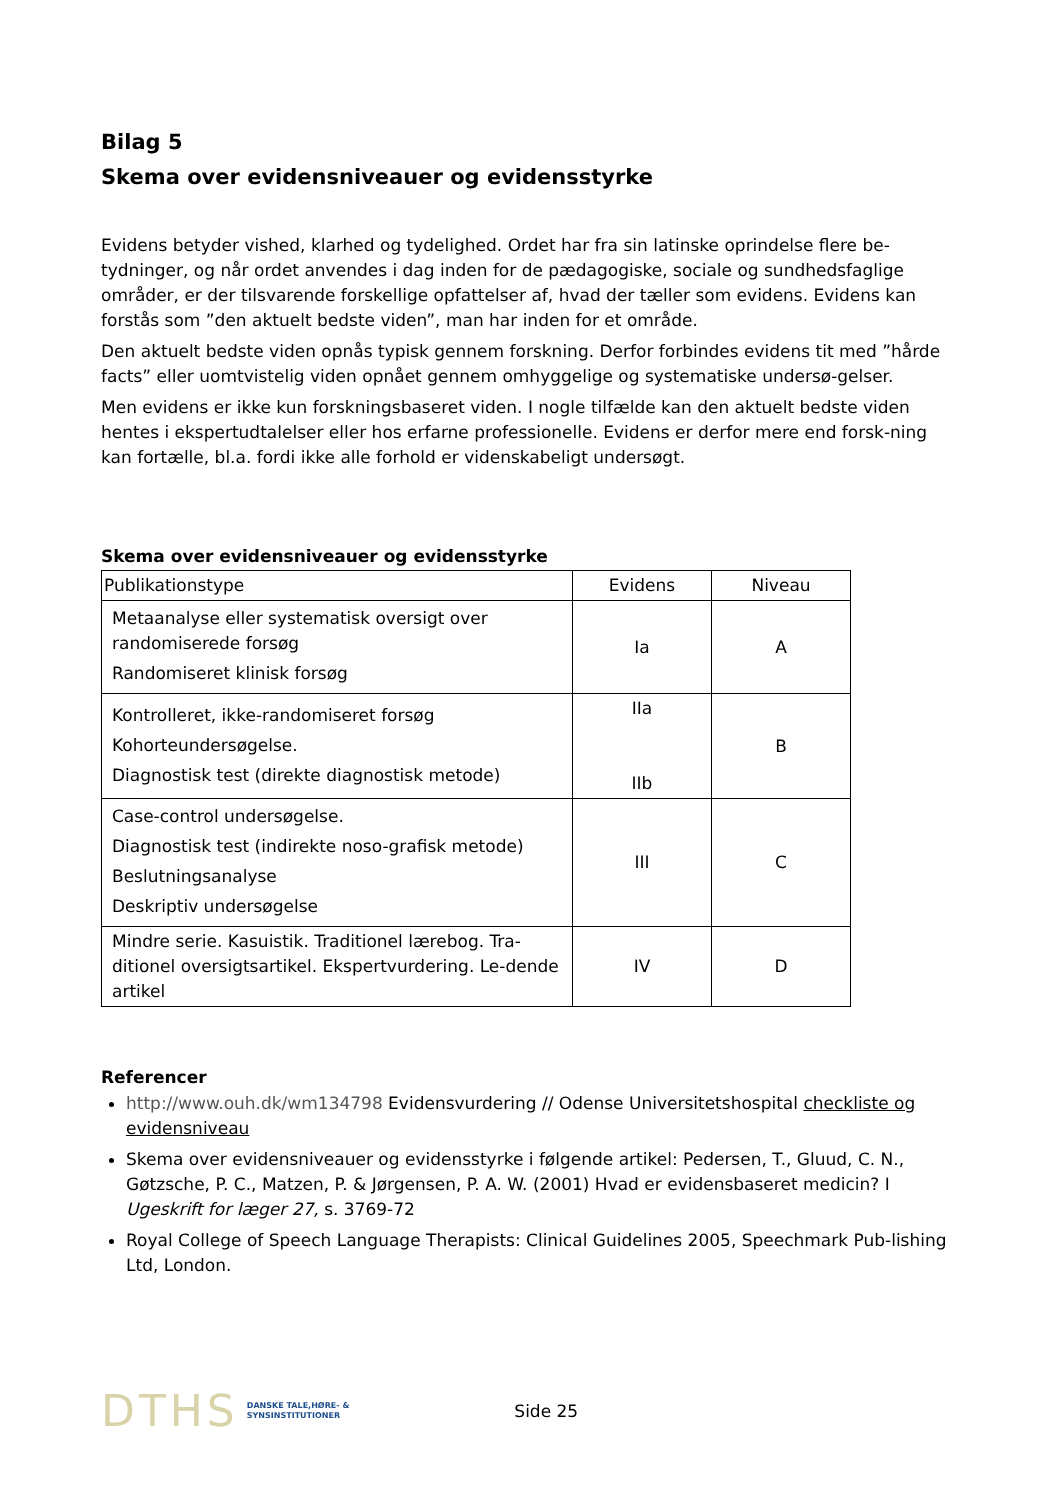Bilag 5
Skema over evidensniveauer og evidensstyrke
Evidens betyder vished, klarhed og tydelighed. Ordet har fra sin latinske oprindelse flere be-tydninger, og når ordet anvendes i dag inden for de pædagogiske, sociale og sundhedsfaglige områder, er der tilsvarende forskellige opfattelser af, hvad der tæller som evidens. Evidens kan forstås som ”den aktuelt bedste viden”, man har inden for et område.
Den aktuelt bedste viden opnås typisk gennem forskning. Derfor forbindes evidens tit med ”hårde facts” eller uomtvistelig viden opnået gennem omhyggelige og systematiske undersø-gelser.
Men evidens er ikke kun forskningsbaseret viden. I nogle tilfælde kan den aktuelt bedste viden hentes i ekspertudtalelser eller hos erfarne professionelle. Evidens er derfor mere end forsk-ning kan fortælle, bl.a. fordi ikke alle forhold er videnskabeligt undersøgt.
Skema over evidensniveauer og evidensstyrke
| Publikationstype | Evidens | Niveau |
| --- | --- | --- |
| Metaanalyse eller systematisk oversigt over randomiserede forsøg Randomiseret klinisk forsøg | Ia | A |
| Kontrolleret, ikke-randomiseret forsøg Kohorteundersøgelse. Diagnostisk test (direkte diagnostisk metode) | IIa IIb | B |
| Case-control undersøgelse. Diagnostisk test (indirekte noso-grafisk metode) Beslutningsanalyse Deskriptiv undersøgelse | III | C |
| Mindre serie. Kasuistik. Traditionel lærebog. Tra-ditionel oversigtsartikel. Ekspertvurdering. Le-dende artikel | IV | D |
Referencer
http://www.ouh.dk/wm134798 Evidensvurdering // Odense Universitetshospital checkliste og evidensniveau
Skema over evidensniveauer og evidensstyrke i følgende artikel: Pedersen, T., Gluud, C. N., Gøtzsche, P. C., Matzen, P. & Jørgensen, P. A. W. (2001) Hvad er evidensbaseret medicin? I Ugeskrift for læger 27, s. 3769-72
Royal College of Speech Language Therapists: Clinical Guidelines 2005, Speechmark Pub-lishing Ltd, London.
DTHS DANSKE TALE,HØRE- &
SYNSINSTITUTIONER Side 25